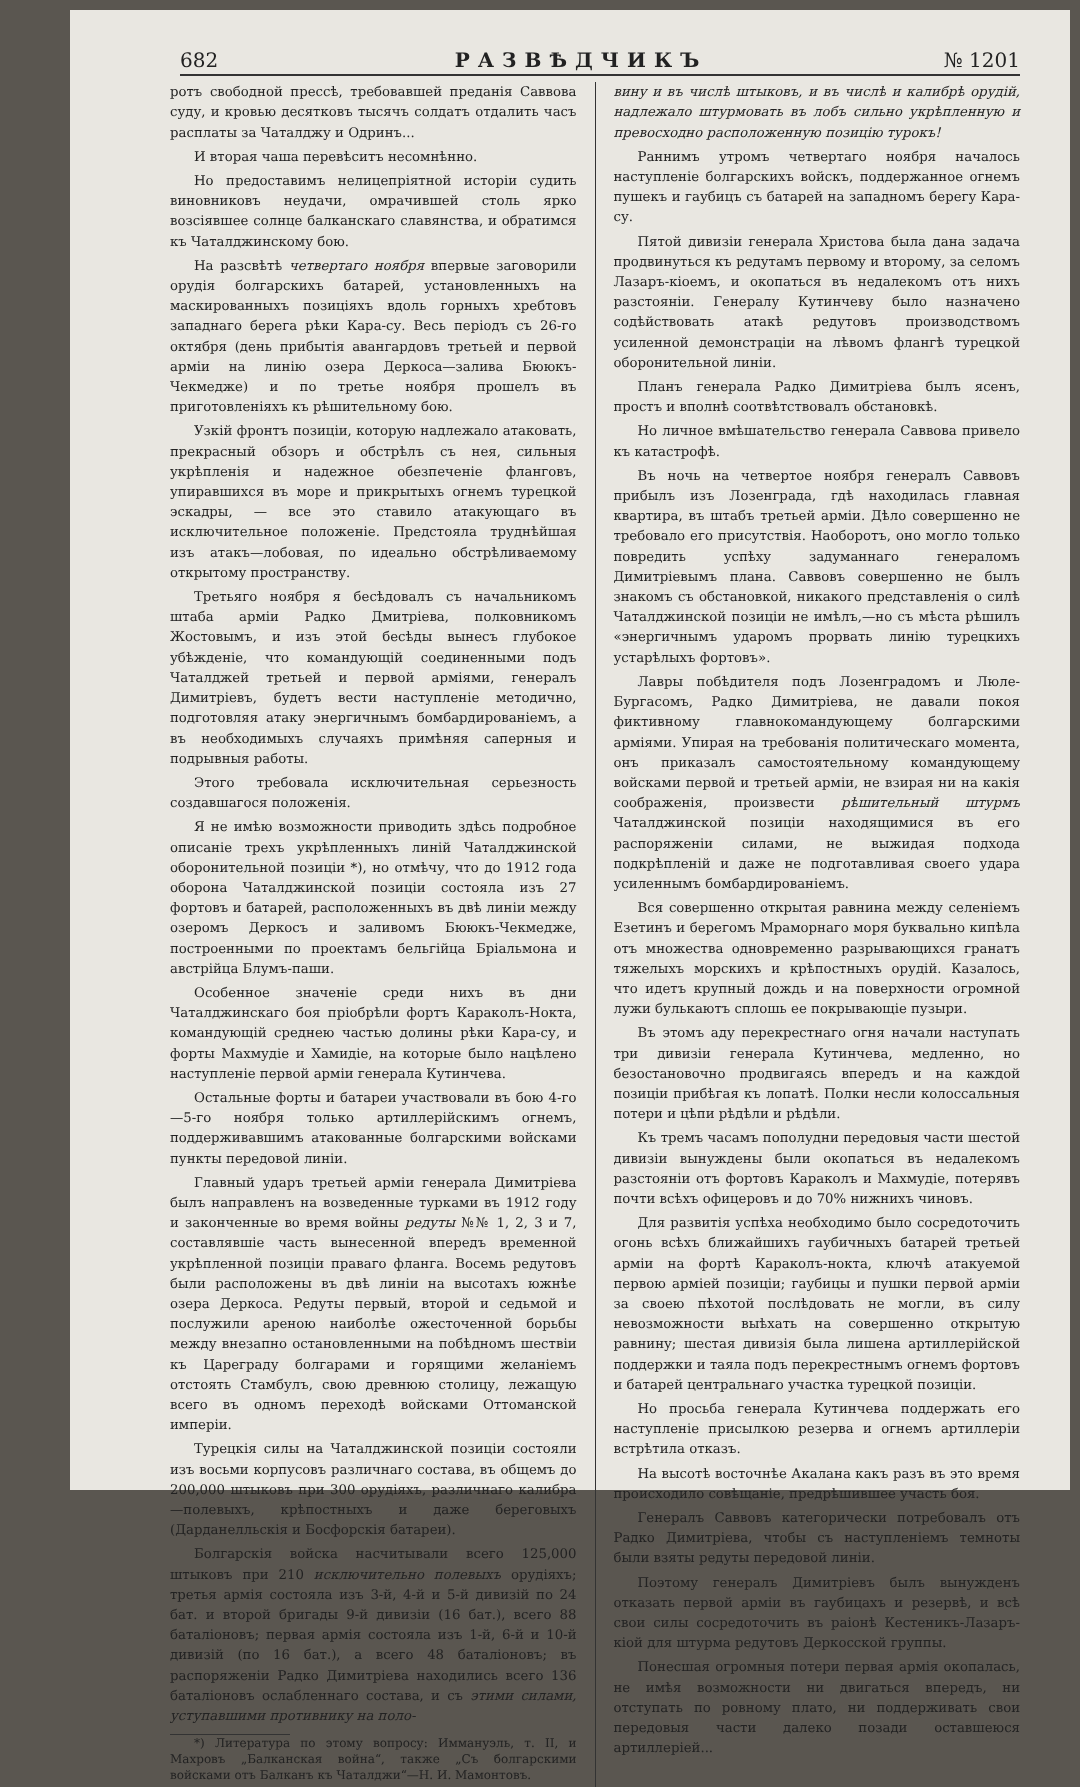682 РАЗВѢДЧИКЪ № 1201
ротъ свободной прессѣ, требовавшей преданія Саввова суду, и кровью десятковъ тысячъ солдатъ отдалить часъ расплаты за Чаталджу и Одринъ...
И вторая чаша перевѣситъ несомнѣнно.
Но предоставимъ нелицепріятной исторіи судить виновниковъ неудачи, омрачившей столь ярко возсіявшее солнце балканскаго славянства, и обратимся къ Чаталджинскому бою.
На разсвѣтѣ четвертаго ноября впервые заговорили орудія болгарскихъ батарей, установленныхъ на маскированныхъ позиціяхъ вдоль горныхъ хребтовъ западнаго берега рѣки Кара-су. Весь періодъ съ 26-го октября (день прибытія авангардовъ третьей и первой арміи на линію озера Деркоса—залива Бююкъ-Чекмедже) и по третье ноября прошелъ въ приготовленіяхъ къ рѣшительному бою.
Узкій фронтъ позиціи, которую надлежало атаковать, прекрасный обзоръ и обстрѣлъ съ нея, сильныя укрѣпленія и надежное обезпеченіе фланговъ, упиравшихся въ море и прикрытыхъ огнемъ турецкой эскадры, — все это ставило атакующаго въ исключительное положеніе. Предстояла труднѣйшая изъ атакъ—лобовая, по идеально обстрѣливаемому открытому пространству.
Третьяго ноября я бесѣдовалъ съ начальникомъ штаба арміи Радко Дмитріева, полковникомъ Жостовымъ, и изъ этой бесѣды вынесъ глубокое убѣжденіе, что командующій соединенными подъ Чаталджей третьей и первой арміями, генералъ Димитріевъ, будетъ вести наступленіе методично, подготовляя атаку энергичнымъ бомбардированіемъ, а въ необходимыхъ случаяхъ примѣняя саперныя и подрывныя работы.
Этого требовала исключительная серьезность создавшагося положенія.
Я не имѣю возможности приводить здѣсь подробное описаніе трехъ укрѣпленныхъ линій Чаталджинской оборонительной позиціи *), но отмѣчу, что до 1912 года оборона Чаталджинской позиціи состояла изъ 27 фортовъ и батарей, расположенныхъ въ двѣ линіи между озеромъ Деркосъ и заливомъ Бююкъ-Чекмедже, построенными по проектамъ бельгійца Бріальмона и австрійца Блумъ-паши.
Особенное значеніе среди нихъ въ дни Чаталджинскаго боя пріобрѣли фортъ Караколъ-Нокта, командующій среднею частью долины рѣки Кара-су, и форты Махмудіе и Хамидіе, на которые было нацѣлено наступленіе первой арміи генерала Кутинчева.
Остальные форты и батареи участвовали въ бою 4-го—5-го ноября только артиллерійскимъ огнемъ, поддерживавшимъ атакованные болгарскими войсками пункты передовой линіи.
Главный ударъ третьей арміи генерала Димитріева былъ направленъ на возведенные турками въ 1912 году и законченные во время войны редуты №№ 1, 2, 3 и 7, составлявшіе часть вынесенной впередъ временной укрѣпленной позиціи праваго фланга. Восемь редутовъ были расположены въ двѣ линіи на высотахъ южнѣе озера Деркоса. Редуты первый, второй и седьмой и послужили ареною наиболѣе ожесточенной борьбы между внезапно остановленными на побѣдномъ шествіи къ Цареграду болгарами и горящими желаніемъ отстоять Стамбулъ, свою древнюю столицу, лежащую всего въ одномъ переходѣ войсками Оттоманской имперіи.
Турецкія силы на Чаталджинской позиціи состояли изъ восьми корпусовъ различнаго состава, въ общемъ до 200,000 штыковъ при 300 орудіяхъ, различнаго калибра—полевыхъ, крѣпостныхъ и даже береговыхъ (Дарданелльскія и Босфорскія батареи).
Болгарскія войска насчитывали всего 125,000 штыковъ при 210 исключительно полевыхъ орудіяхъ; третья армія состояла изъ 3-й, 4-й и 5-й дивизій по 24 бат. и второй бригады 9-й дивизіи (16 бат.), всего 88 баталіоновъ; первая армія состояла изъ 1-й, 6-й и 10-й дивизій (по 16 бат.), а всего 48 баталіоновъ; въ распоряженіи Радко Димитріева находились всего 136 баталіоновъ ослабленнаго состава, и съ этими силами, уступавшими противнику на поло-
*) Литература по этому вопросу: Иммануэль, т. II, и Махровъ „Балканская война“, также „Съ болгарскими войсками отъ Балканъ къ Чаталджи“—Н. И. Мамонтовъ.
вину и въ числѣ штыковъ, и въ числѣ и калибрѣ орудій, надлежало штурмовать въ лобъ сильно укрѣпленную и превосходно расположенную позицію турокъ!
Раннимъ утромъ четвертаго ноября началось наступленіе болгарскихъ войскъ, поддержанное огнемъ пушекъ и гаубицъ съ батарей на западномъ берегу Кара-су.
Пятой дивизіи генерала Христова была дана задача продвинуться къ редутамъ первому и второму, за селомъ Лазаръ-кіоемъ, и окопаться въ недалекомъ отъ нихъ разстояніи. Генералу Кутинчеву было назначено содѣйствовать атакѣ редутовъ производствомъ усиленной демонстраціи на лѣвомъ флангѣ турецкой оборонительной линіи.
Планъ генерала Радко Димитріева былъ ясенъ, простъ и вполнѣ соотвѣтствовалъ обстановкѣ.
Но личное вмѣшательство генерала Саввова привело къ катастрофѣ.
Въ ночь на четвертое ноября генералъ Саввовъ прибылъ изъ Лозенграда, гдѣ находилась главная квартира, въ штабъ третьей арміи. Дѣло совершенно не требовало его присутствія. Наоборотъ, оно могло только повредить успѣху задуманнаго генераломъ Димитріевымъ плана. Саввовъ совершенно не былъ знакомъ съ обстановкой, никакого представленія о силѣ Чаталджинской позиціи не имѣлъ,—но съ мѣста рѣшилъ «энергичнымъ ударомъ прорвать линію турецкихъ устарѣлыхъ фортовъ».
Лавры побѣдителя подъ Лозенградомъ и Люле-Бургасомъ, Радко Димитріева, не давали покоя фиктивному главнокомандующему болгарскими арміями. Упирая на требованія политическаго момента, онъ приказалъ самостоятельному командующему войсками первой и третьей арміи, не взирая ни на какія соображенія, произвести рѣшительный штурмъ Чаталджинской позиціи находящимися въ его распоряженіи силами, не выжидая подхода подкрѣпленій и даже не подготавливая своего удара усиленнымъ бомбардированіемъ.
Вся совершенно открытая равнина между селеніемъ Езетинъ и берегомъ Мраморнаго моря буквально кипѣла отъ множества одновременно разрывающихся гранатъ тяжелыхъ морскихъ и крѣпостныхъ орудій. Казалось, что идетъ крупный дождь и на поверхности огромной лужи булькаютъ сплошь ее покрывающіе пузыри.
Въ этомъ аду перекрестнаго огня начали наступать три дивизіи генерала Кутинчева, медленно, но безостановочно продвигаясь впередъ и на каждой позиціи прибѣгая къ лопатѣ. Полки несли колоссальныя потери и цѣпи рѣдѣли и рѣдѣли.
Къ тремъ часамъ пополудни передовыя части шестой дивизіи вынуждены были окопаться въ недалекомъ разстояніи отъ фортовъ Караколъ и Махмудіе, потерявъ почти всѣхъ офицеровъ и до 70% нижнихъ чиновъ.
Для развитія успѣха необходимо было сосредоточить огонь всѣхъ ближайшихъ гаубичныхъ батарей третьей арміи на фортѣ Караколъ-нокта, ключѣ атакуемой первою арміей позиціи; гаубицы и пушки первой арміи за своею пѣхотой послѣдовать не могли, въ силу невозможности выѣхать на совершенно открытую равнину; шестая дивизія была лишена артиллерійской поддержки и таяла подъ перекрестнымъ огнемъ фортовъ и батарей центральнаго участка турецкой позиціи.
Но просьба генерала Кутинчева поддержать его наступленіе присылкою резерва и огнемъ артиллеріи встрѣтила отказъ.
На высотѣ восточнѣе Акалана какъ разъ въ это время происходило совѣщаніе, предрѣшившее участь боя.
Генералъ Саввовъ категорически потребовалъ отъ Радко Димитріева, чтобы съ наступленіемъ темноты были взяты редуты передовой линіи.
Поэтому генералъ Димитріевъ былъ вынужденъ отказать первой арміи въ гаубицахъ и резервѣ, и всѣ свои силы сосредоточить въ раіонѣ Кестеникъ-Лазаръ-кіой для штурма редутовъ Деркосской группы.
Понесшая огромныя потери первая армія окопалась, не имѣя возможности ни двигаться впередъ, ни отступать по ровному плато, ни поддерживать свои передовыя части далеко позади оставшеюся артиллеріей...